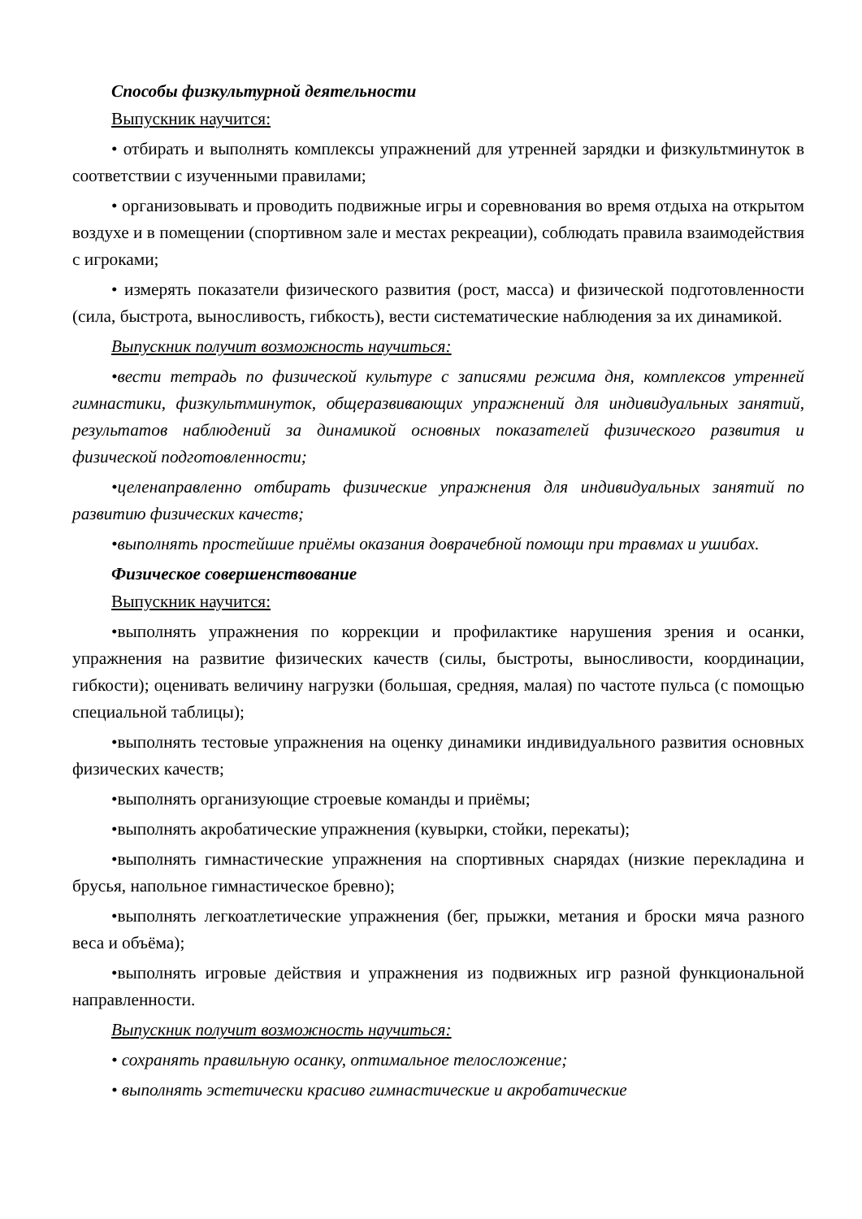Способы физкультурной деятельности
Выпускник научится:
• отбирать и выполнять комплексы упражнений для утренней зарядки и физкультминуток в соответствии с изученными правилами;
• организовывать и проводить подвижные игры и соревнования во время отдыха на открытом воздухе и в помещении (спортивном зале и местах рекреации), соблюдать правила взаимодействия с игроками;
• измерять показатели физического развития (рост, масса) и физической подготовленности (сила, быстрота, выносливость, гибкость), вести систематические наблюдения за их динамикой.
Выпускник получит возможность научиться:
•вести тетрадь по физической культуре с записями режима дня, комплексов утренней гимнастики, физкультминуток, общеразвивающих упражнений для индивидуальных занятий, результатов наблюдений за динамикой основных показателей физического развития и физической подготовленности;
•целенаправленно отбирать физические упражнения для индивидуальных занятий по развитию физических качеств;
•выполнять простейшие приёмы оказания доврачебной помощи при травмах и ушибах.
Физическое совершенствование
Выпускник научится:
•выполнять упражнения по коррекции и профилактике нарушения зрения и осанки, упражнения на развитие физических качеств (силы, быстроты, выносливости, координации, гибкости); оценивать величину нагрузки (большая, средняя, малая) по частоте пульса (с помощью специальной таблицы);
•выполнять тестовые упражнения на оценку динамики индивидуального развития основных физических качеств;
•выполнять организующие строевые команды и приёмы;
•выполнять акробатические упражнения (кувырки, стойки, перекаты);
•выполнять гимнастические упражнения на спортивных снарядах (низкие перекладина и брусья, напольное гимнастическое бревно);
•выполнять легкоатлетические упражнения (бег, прыжки, метания и броски мяча разного веса и объёма);
•выполнять игровые действия и упражнения из подвижных игр разной функциональной направленности.
Выпускник получит возможность научиться:
• сохранять правильную осанку, оптимальное телосложение;
• выполнять эстетически красиво гимнастические и акробатические